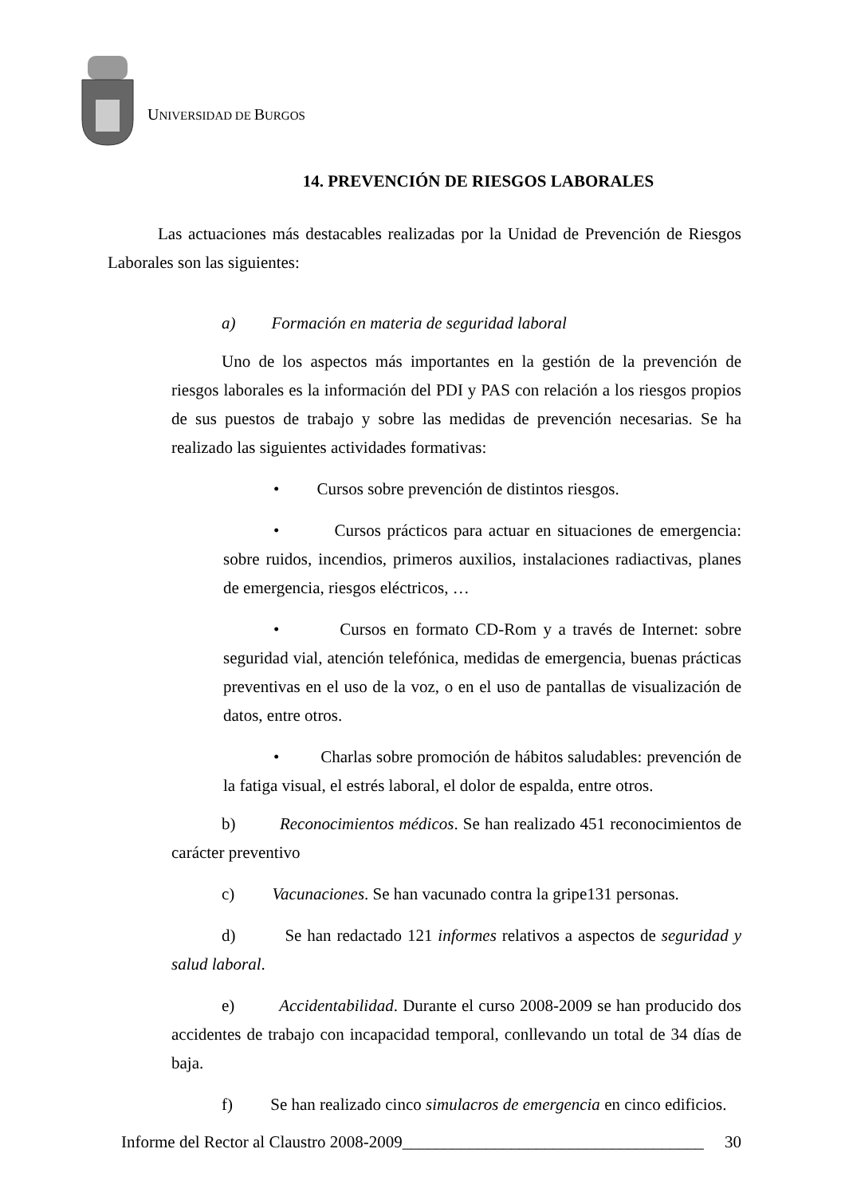UNIVERSIDAD DE BURGOS
14. PREVENCIÓN DE RIESGOS LABORALES
Las actuaciones más destacables realizadas por la Unidad de Prevención de Riesgos Laborales son las siguientes:
a) Formación en materia de seguridad laboral
Uno de los aspectos más importantes en la gestión de la prevención de riesgos laborales es la información del PDI y PAS con relación a los riesgos propios de sus puestos de trabajo y sobre las medidas de prevención necesarias. Se ha realizado las siguientes actividades formativas:
• Cursos sobre prevención de distintos riesgos.
• Cursos prácticos para actuar en situaciones de emergencia: sobre ruidos, incendios, primeros auxilios, instalaciones radiactivas, planes de emergencia, riesgos eléctricos, …
• Cursos en formato CD-Rom y a través de Internet: sobre seguridad vial, atención telefónica, medidas de emergencia, buenas prácticas preventivas en el uso de la voz, o en el uso de pantallas de visualización de datos, entre otros.
• Charlas sobre promoción de hábitos saludables: prevención de la fatiga visual, el estrés laboral, el dolor de espalda, entre otros.
b) Reconocimientos médicos. Se han realizado 451 reconocimientos de carácter preventivo
c) Vacunaciones. Se han vacunado contra la gripe131 personas.
d) Se han redactado 121 informes relativos a aspectos de seguridad y salud laboral.
e) Accidentabilidad. Durante el curso 2008-2009 se han producido dos accidentes de trabajo con incapacidad temporal, conllevando un total de 34 días de baja.
f) Se han realizado cinco simulacros de emergencia en cinco edificios.
Informe del Rector al Claustro 2008-2009____________________________________ 30